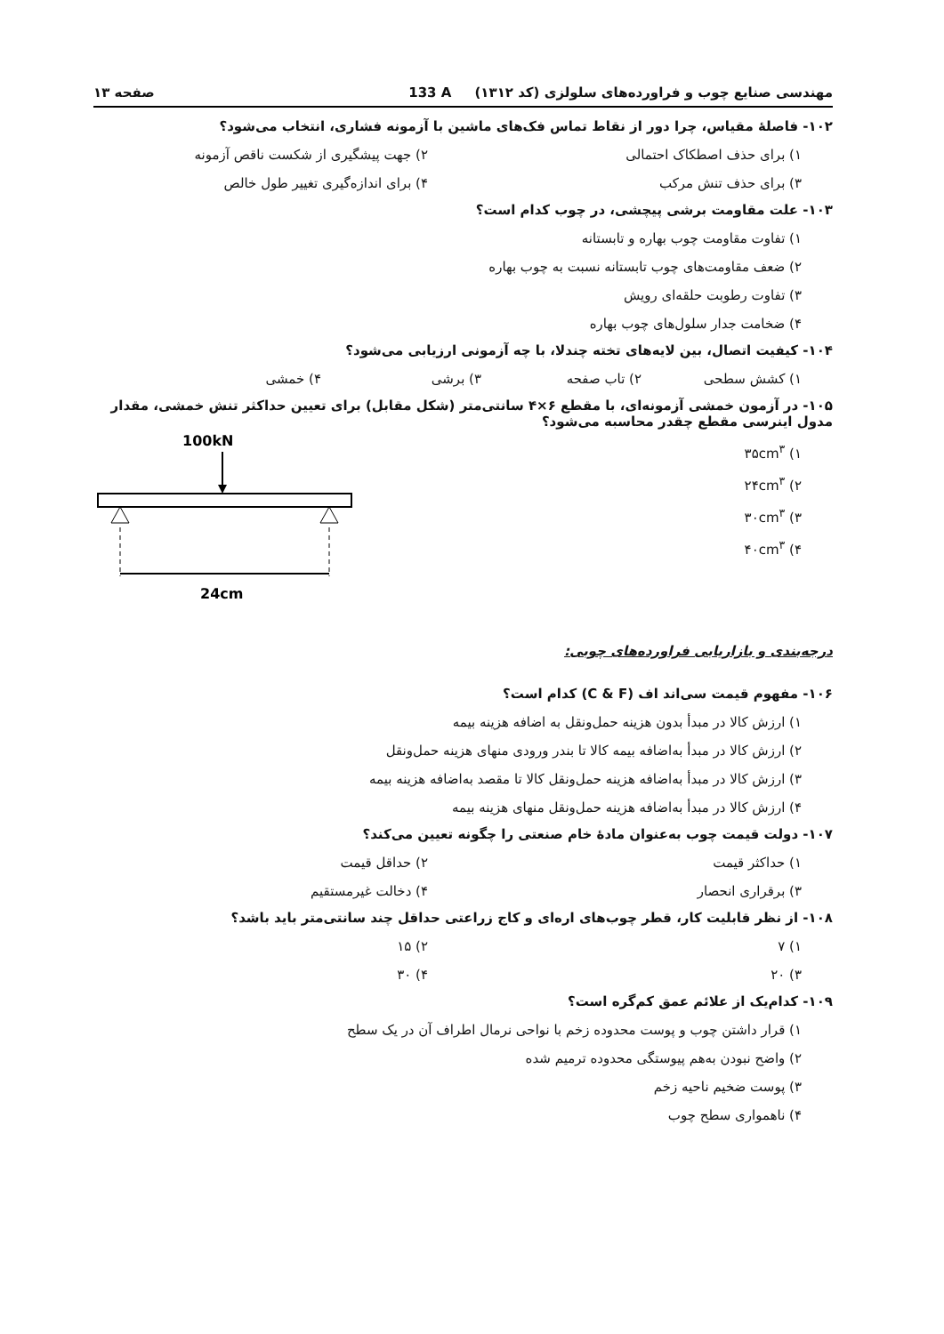مهندسی صنایع چوب و فراورده‌های سلولزی (کد ۱۳۱۲) 133 A صفحه ۱۳
۱۰۲- فاصلهٔ مقیاس، چرا دور از نقاط تماس فک‌های ماشین با آزمونه فشاری، انتخاب می‌شود؟
۱) برای حذف اصطکاک احتمالی ۲) جهت پیشگیری از شکست ناقص آزمونه
۳) برای حذف تنش مرکب ۴) برای اندازه‌گیری تغییر طول خالص
۱۰۳- علت مقاومت برشی پیچشی، در چوب کدام است؟
۱) تفاوت مقاومت چوب بهاره و تابستانه
۲) ضعف مقاومت‌های چوب تابستانه نسبت به چوب بهاره
۳) تفاوت رطوبت حلقه‌ای رویش
۴) ضخامت جدار سلول‌های چوب بهاره
۱۰۴- کیفیت اتصال، بین لایه‌های تخته چندلا، با چه آزمونی ارزیابی می‌شود؟
۱) کشش سطحی ۲) تاب صفحه ۳) برشی ۴) خمشی
۱۰۵- در آزمون خمشی آزمونه‌ای، با مقطع ۶×۴ سانتی‌متر (شکل مقابل) برای تعیین حداکثر تنش خمشی، مقدار مدول اینرسی مقطع چقدر محاسبه می‌شود؟
۱) ۳۵cm<sup>۳</sup>
۲) ۲۴cm<sup>۳</sup>
۳) ۳۰cm<sup>۳</sup>
۴) ۴۰cm<sup>۳</sup>
100kN
24cm
درجه‌بندی و بازاریابی فراورده‌های چوبی:
۱۰۶- مفهوم قیمت سی‌اند اف (C & F) کدام است؟
۱) ارزش کالا در مبدأ بدون هزینه حمل‌ونقل به اضافه هزینه بیمه
۲) ارزش کالا در مبدأ به‌اضافه بیمه کالا تا بندر ورودی منهای هزینه حمل‌ونقل
۳) ارزش کالا در مبدأ به‌اضافه هزینه حمل‌ونقل کالا تا مقصد به‌اضافه هزینه بیمه
۴) ارزش کالا در مبدأ به‌اضافه هزینه حمل‌ونقل منهای هزینه بیمه
۱۰۷- دولت قیمت چوب به‌عنوان مادهٔ خام صنعتی را چگونه تعیین می‌کند؟
۱) حداکثر قیمت ۲) حداقل قیمت
۳) برقراری انحصار ۴) دخالت غیرمستقیم
۱۰۸- از نظر قابلیت کار، قطر چوب‌های اره‌ای و کاج زراعتی حداقل چند سانتی‌متر باید باشد؟
۱) ۷ ۲) ۱۵
۳) ۲۰ ۴) ۳۰
۱۰۹- کدام‌یک از علائم عمق کم‌گره است؟
۱) قرار داشتن چوب و پوست محدوده زخم با نواحی نرمال اطراف آن در یک سطح
۲) واضح نبودن به‌هم پیوستگی محدوده ترمیم شده
۳) پوست ضخیم ناحیه زخم
۴) ناهمواری سطح چوب